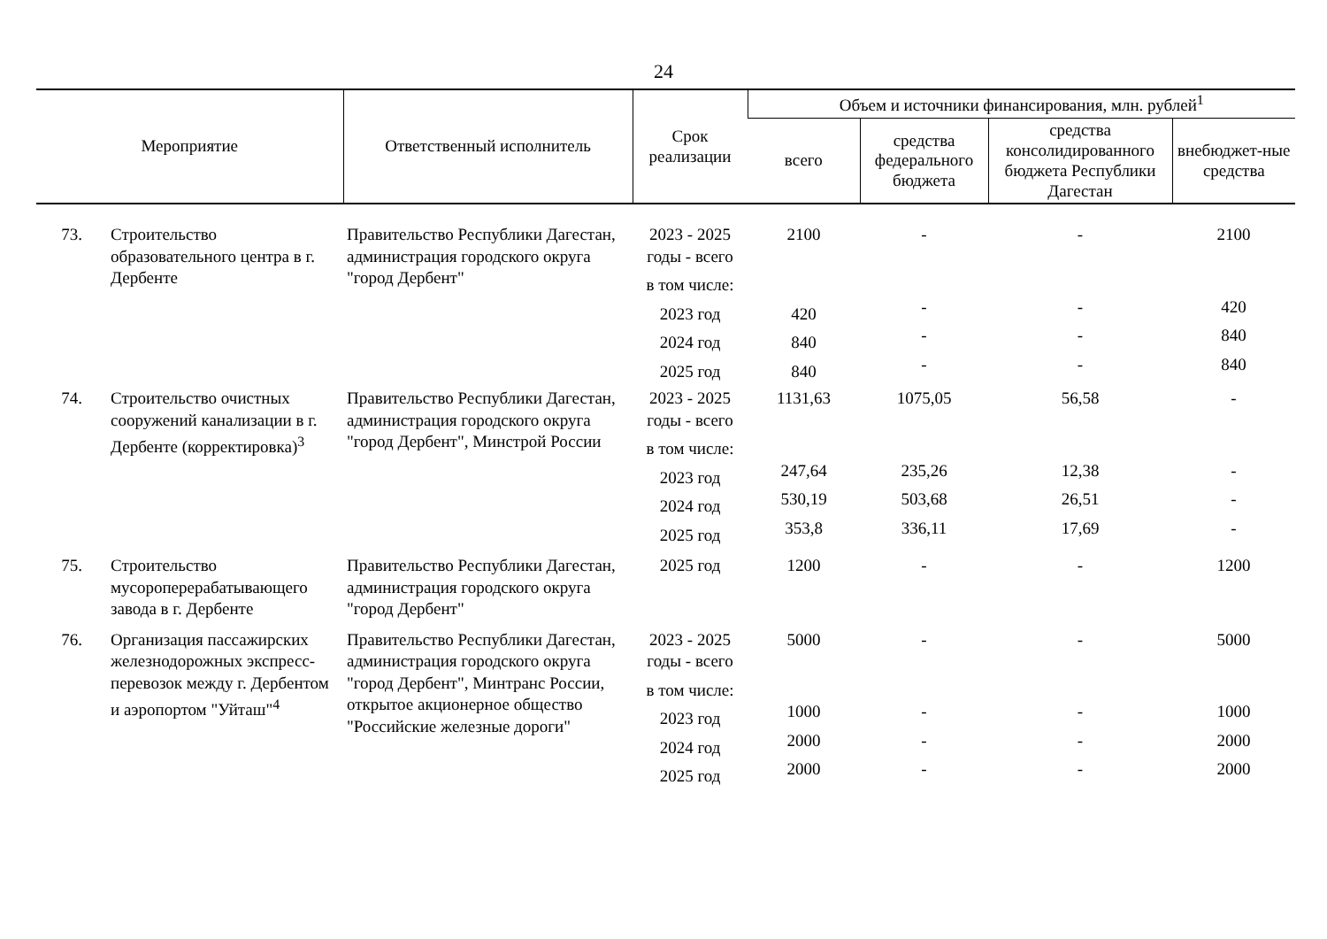24
| Мероприятие | | Ответственный исполнитель | Срок реализации | Объем и источники финансирования, млн. рублей<sup>1</sup> | | | |
| --- | --- | --- | --- | --- | --- | --- | --- |
| | | | | всего | средства федерального бюджета | средства консолидированного бюджета Республики Дагестан | внебюджет-ные средства |
| 73. | Строительство образовательного центра в г. Дербенте | Правительство Республики Дагестан, администрация городского округа "город Дербент" | 2023 - 2025 годы - всего | 2100 | - | - | 2100 |
| | | | в том числе: | | | | |
| | | | 2023 год | 420 | - | - | 420 |
| | | | 2024 год | 840 | - | - | 840 |
| | | | 2025 год | 840 | - | - | 840 |
| 74. | Строительство очистных сооружений канализации в г. Дербенте (корректировка)<sup>3</sup> | Правительство Республики Дагестан, администрация городского округа "город Дербент", Минстрой России | 2023 - 2025 годы - всего | 1131,63 | 1075,05 | 56,58 | - |
| | | | в том числе: | | | | |
| | | | 2023 год | 247,64 | 235,26 | 12,38 | - |
| | | | 2024 год | 530,19 | 503,68 | 26,51 | - |
| | | | 2025 год | 353,8 | 336,11 | 17,69 | - |
| 75. | Строительство мусороперерабатывающего завода в г. Дербенте | Правительство Республики Дагестан, администрация городского округа "город Дербент" | 2025 год | 1200 | - | - | 1200 |
| 76. | Организация пассажирских железнодорожных экспресс-перевозок между г. Дербентом и аэропортом "Уйташ"<sup>4</sup> | Правительство Республики Дагестан, администрация городского округа "город Дербент", Минтранс России, открытое акционерное общество "Российские железные дороги" | 2023 - 2025 годы - всего | 5000 | - | - | 5000 |
| | | | в том числе: | | | | |
| | | | 2023 год | 1000 | - | - | 1000 |
| | | | 2024 год | 2000 | - | - | 2000 |
| | | | 2025 год | 2000 | - | - | 2000 |